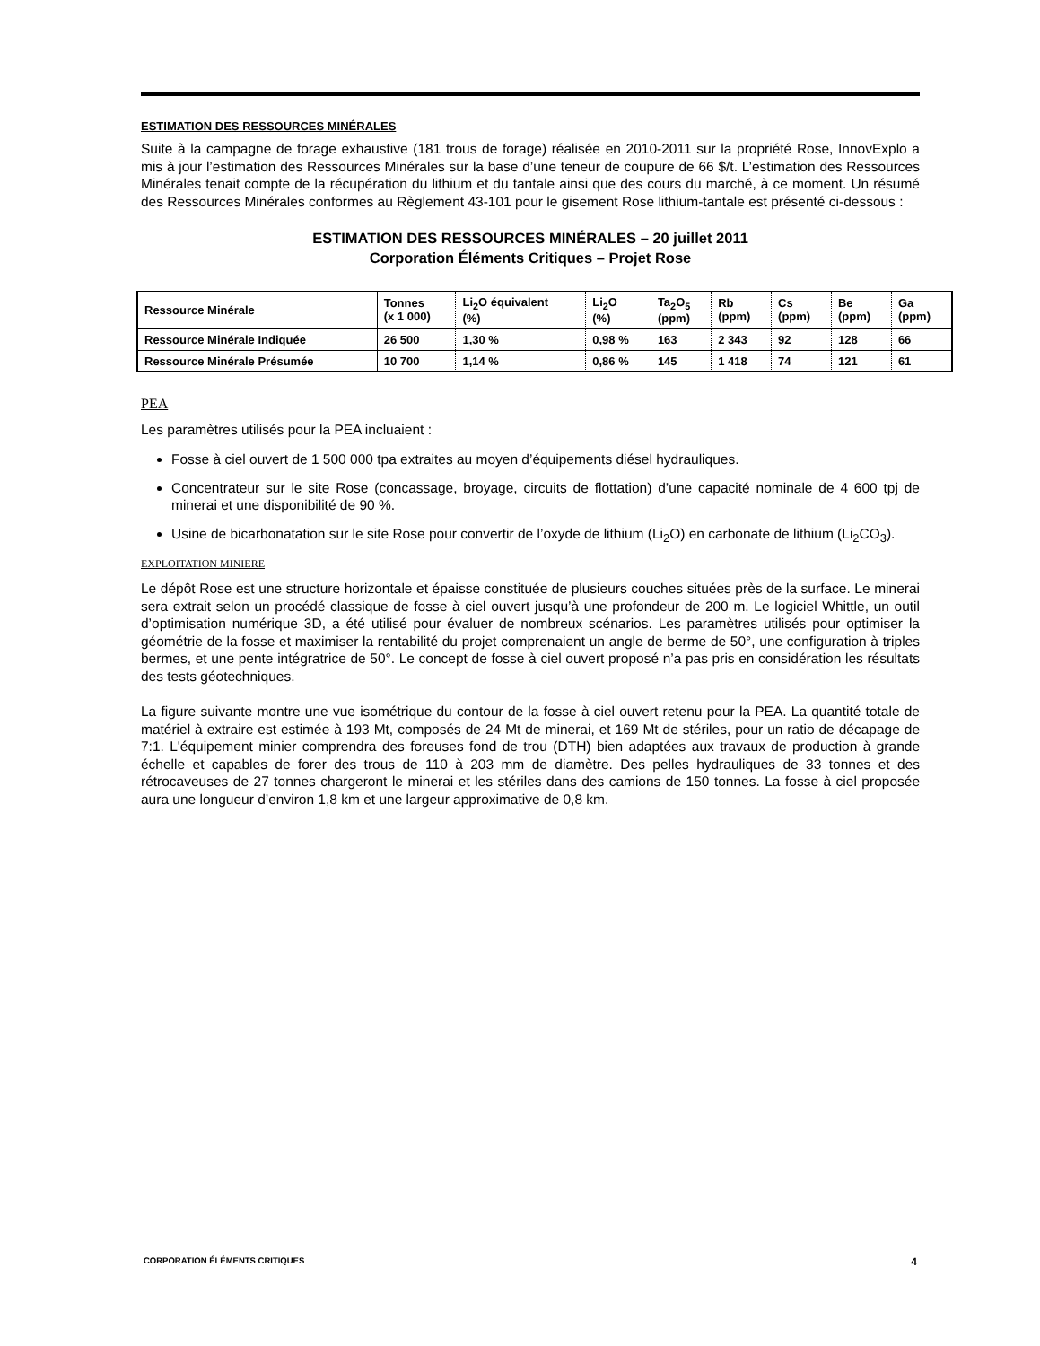ESTIMATION DES RESSOURCES MINÉRALES
Suite à la campagne de forage exhaustive (181 trous de forage) réalisée en 2010-2011 sur la propriété Rose, InnovExplo a mis à jour l’estimation des Ressources Minérales sur la base d’une teneur de coupure de 66 $/t. L’estimation des Ressources Minérales tenait compte de la récupération du lithium et du tantale ainsi que des cours du marché, à ce moment. Un résumé des Ressources Minérales conformes au Règlement 43-101 pour le gisement Rose lithium-tantale est présenté ci-dessous :
ESTIMATION DES RESSOURCES MINÉRALES – 20 juillet 2011
Corporation Éléments Critiques – Projet Rose
| Ressource Minérale | Tonnes (x 1 000) | Li<sub>2</sub>O équivalent (%) | Li<sub>2</sub>O (%) | Ta<sub>2</sub>O<sub>5</sub> (ppm) | Rb (ppm) | Cs (ppm) | Be (ppm) | Ga (ppm) |
| Ressource Minérale Indiquée | 26 500 | 1,30 % | 0,98 % | 163 | 2 343 | 92 | 128 | 66 |
| Ressource Minérale Présumée | 10 700 | 1,14 % | 0,86 % | 145 | 1 418 | 74 | 121 | 61 |
PEA
Les paramètres utilisés pour la PEA incluaient :
Fosse à ciel ouvert de 1 500 000 tpa extraites au moyen d’équipements diésel hydrauliques.
Concentrateur sur le site Rose (concassage, broyage, circuits de flottation) d’une capacité nominale de 4 600 tpj de minerai et une disponibilité de 90 %.
Usine de bicarbonatation sur le site Rose pour convertir de l’oxyde de lithium (Li<sub>2</sub>O) en carbonate de lithium (Li<sub>2</sub>CO<sub>3</sub>).
EXPLOITATION MINIERE
Le dépôt Rose est une structure horizontale et épaisse constituée de plusieurs couches situées près de la surface. Le minerai sera extrait selon un procédé classique de fosse à ciel ouvert jusqu’à une profondeur de 200 m. Le logiciel Whittle, un outil d’optimisation numérique 3D, a été utilisé pour évaluer de nombreux scénarios. Les paramètres utilisés pour optimiser la géométrie de la fosse et maximiser la rentabilité du projet comprenaient un angle de berme de 50°, une configuration à triples bermes, et une pente intégratrice de 50°. Le concept de fosse à ciel ouvert proposé n’a pas pris en considération les résultats des tests géotechniques.
La figure suivante montre une vue isométrique du contour de la fosse à ciel ouvert retenu pour la PEA. La quantité totale de matériel à extraire est estimée à 193 Mt, composés de 24 Mt de minerai, et 169 Mt de stériles, pour un ratio de décapage de 7:1. L'équipement minier comprendra des foreuses fond de trou (DTH) bien adaptées aux travaux de production à grande échelle et capables de forer des trous de 110 à 203 mm de diamètre. Des pelles hydrauliques de 33 tonnes et des rétrocaveuses de 27 tonnes chargeront le minerai et les stériles dans des camions de 150 tonnes. La fosse à ciel proposée aura une longueur d’environ 1,8 km et une largeur approximative de 0,8 km.
CORPORATION ÉLÉMENTS CRITIQUES 4